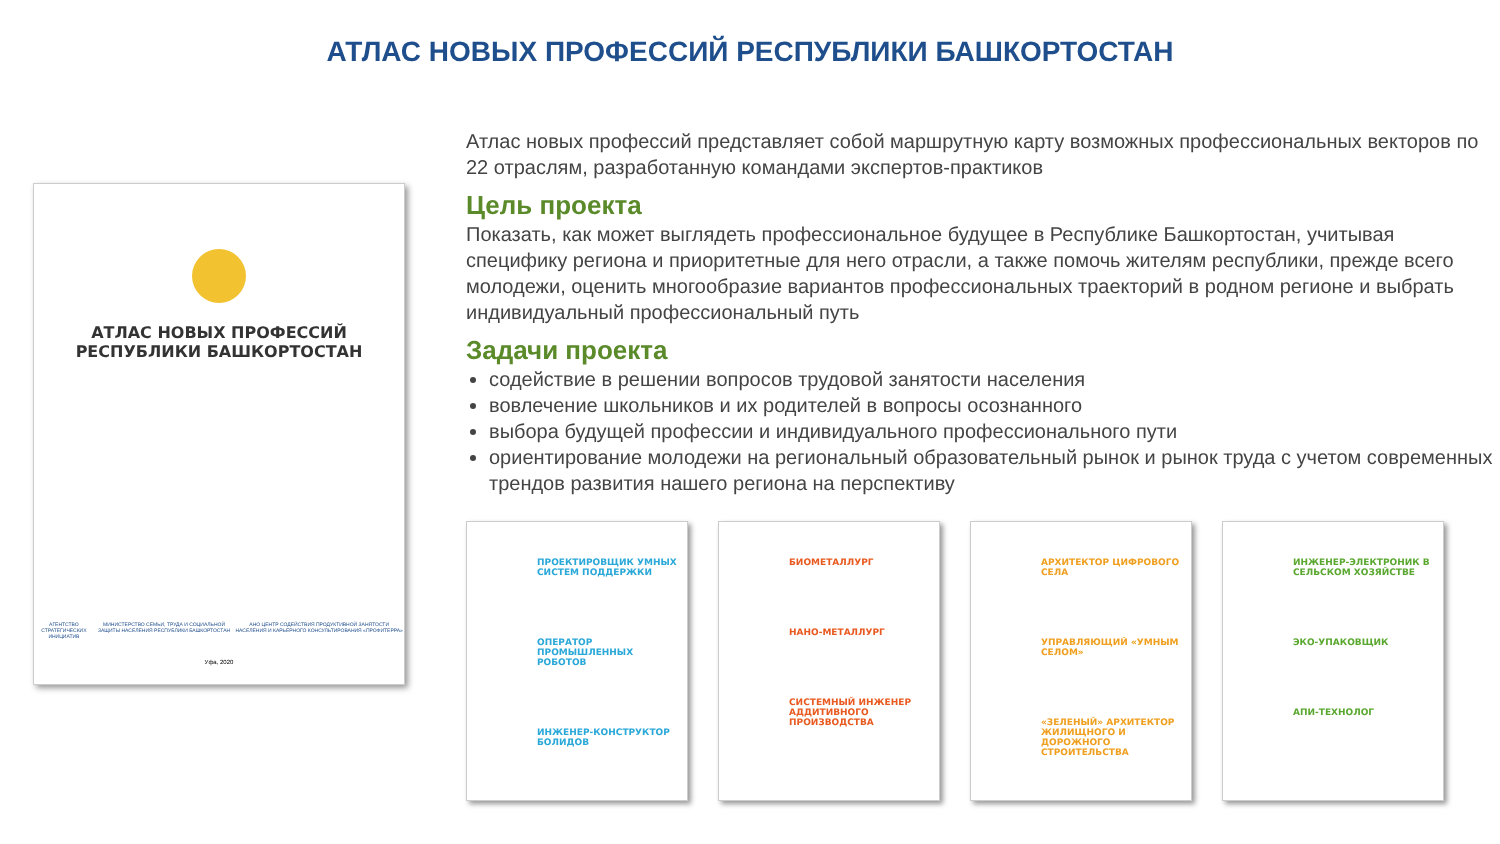АТЛАС НОВЫХ ПРОФЕССИЙ РЕСПУБЛИКИ БАШКОРТОСТАН
АТЛАС НОВЫХ ПРОФЕССИЙ
РЕСПУБЛИКИ БАШКОРТОСТАН
АГЕНТСТВО СТРАТЕГИЧЕСКИХ ИНИЦИАТИВ МИНИСТЕРСТВО СЕМЬИ, ТРУДА И СОЦИАЛЬНОЙ ЗАЩИТЫ НАСЕЛЕНИЯ РЕСПУБЛИКИ БАШКОРТОСТАН АНО ЦЕНТР СОДЕЙСТВИЯ ПРОДУКТИВНОЙ ЗАНЯТОСТИ НАСЕЛЕНИЯ И КАРЬЕРНОГО КОНСУЛЬТИРОВАНИЯ «ПРОФИТЕРРА»
Уфа, 2020
Атлас новых профессий представляет собой маршрутную карту возможных профессиональных векторов по 22 отраслям, разработанную командами экспертов-практиков
Цель проекта
Показать, как может выглядеть профессиональное будущее в Республике Башкортостан, учитывая специфику региона и приоритетные для него отрасли, а также помочь жителям республики, прежде всего молодежи, оценить многообразие вариантов профессиональных траекторий в родном регионе и выбрать индивидуальный профессиональный путь
Задачи проекта
содействие в решении вопросов трудовой занятости населения
вовлечение школьников и их родителей в вопросы осознанного
выбора будущей профессии и индивидуального профессионального пути
ориентирование молодежи на региональный образовательный рынок и рынок труда с учетом современных трендов развития нашего региона на перспективу
ПРОЕКТИРОВЩИК УМНЫХ СИСТЕМ ПОДДЕРЖКИ
ОПЕРАТОР ПРОМЫШЛЕННЫХ РОБОТОВ
ИНЖЕНЕР-КОНСТРУКТОР БОЛИДОВ
БИОМЕТАЛЛУРГ
НАНО-МЕТАЛЛУРГ
СИСТЕМНЫЙ ИНЖЕНЕР АДДИТИВНОГО ПРОИЗВОДСТВА
АРХИТЕКТОР ЦИФРОВОГО СЕЛА
УПРАВЛЯЮЩИЙ «УМНЫМ СЕЛОМ»
«ЗЕЛЕНЫЙ» АРХИТЕКТОР ЖИЛИЩНОГО И ДОРОЖНОГО СТРОИТЕЛЬСТВА
ИНЖЕНЕР-ЭЛЕКТРОНИК В СЕЛЬСКОМ ХОЗЯЙСТВЕ
ЭКО-УПАКОВЩИК
АПИ-ТЕХНОЛОГ